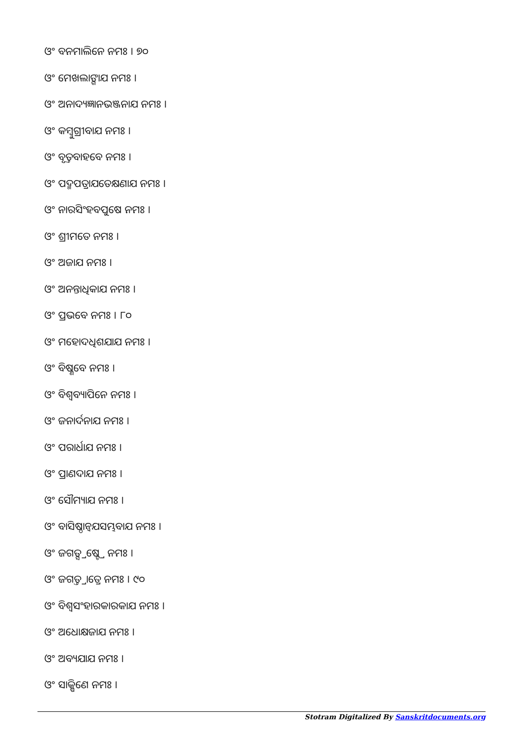ଓଂ ବନମାଲିନେ ନମଃ । ୭୦
ଓଂ ମେଖଲାଙ୍ଗାଯ ନମଃ ।
ଓଂ ଅନାଦ୍ୟଜ୍ଞାନଭଞ୍ଜନାଯ ନମଃ ।
ଓଂ କମ୍ବୁଗ୍ରୀବାଯ ନମଃ ।
ଓଂ ବୃତ୍ତବାହବେ ନମଃ ।
ଓଂ ପଦ୍ମପତ୍ରାଯତେକ୍ଷଣାଯ ନମଃ ।
ଓଂ ନାରସିଂହବପୁଷେ ନମଃ ।
ଓଂ ଶ୍ରୀମତେ ନମଃ ।
ଓଂ ଅଜାଯ ନମଃ ।
ଓଂ ଅନନ୍ତାଧିକାଯ ନମଃ ।
ଓଂ ପ୍ରଭବେ ନମଃ । ୮୦
ଓଂ ମହୋଦଧିଶଯାଯ ନମଃ ।
ଓଂ ବିଷ୍ଣବେ ନମଃ ।
ଓଂ ବିଶ୍ଵବ୍ୟାପିନେ ନମଃ ।
ଓଂ ଜନାର୍ଦନାଯ ନମଃ ।
ଓଂ ପରାର୍ଧାଯ ନମଃ ।
ଓଂ ପ୍ରାଣଦାଯ ନମଃ ।
ଓଂ ସୌମ୍ୟାଯ ନମଃ ।
ଓଂ ବାସିଷ୍ଠାନ୍ଵଯସମ୍ଭବାଯ ନମଃ ।
ଓଂ ଜଗତ୍ସ୍ରଷ୍ଟ୍ରେ ନମଃ ।
ଓଂ ଜଗତ୍ତ୍ରାତ୍ରେ ନମଃ । ୯୦
ଓଂ ବିଶ୍ଵସଂହାରକାରକାଯ ନମଃ ।
ଓଂ ଅଧୋକ୍ଷଜାଯ ନମଃ ।
ଓଂ ଅବ୍ୟଯାଯ ନମଃ ।
ଓଂ ସାକ୍ଷିଣେ ନମଃ ।
Stotram Digitalized By Sanskritdocuments.org